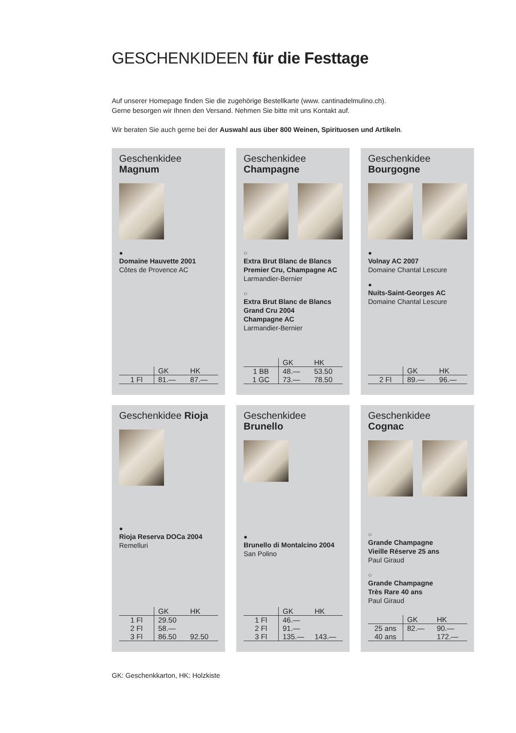GESCHENKIDEEN für die Festtage
Auf unserer Homepage finden Sie die zugehörige Bestellkarte (www. cantinadelmulino.ch).
Gerne besorgen wir Ihnen den Versand. Nehmen Sie bitte mit uns Kontakt auf.
Wir beraten Sie auch gerne bei der Auswahl aus über 800 Weinen, Spirituosen und Artikeln.
Geschenkidee Magnum
●
Domaine Hauvette 2001
Côtes de Provence AC
| | GK | HK |
| --- | --- | --- |
| 1 Fl | 81.— | 87.— |
Geschenkidee
Champagne
○
Extra Brut Blanc de Blancs
Premier Cru, Champagne AC
Larmandier-Bernier
○
Extra Brut Blanc de Blancs
Grand Cru 2004
Champagne AC
Larmandier-Bernier
| | GK | HK |
| --- | --- | --- |
| 1 BB | 48.— | 53.50 |
| 1 GC | 73.— | 78.50 |
Geschenkidee
Bourgogne
●
Volnay AC 2007
Domaine Chantal Lescure
●
Nuits-Saint-Georges AC
Domaine Chantal Lescure
| | GK | HK |
| --- | --- | --- |
| 2 Fl | 89.— | 96.— |
Geschenkidee Rioja
●
Rioja Reserva DOCa 2004
Remelluri
| | GK | HK |
| --- | --- | --- |
| 1 Fl | 29.50 | |
| 2 Fl | 58.— | |
| 3 Fl | 86.50 | 92.50 |
Geschenkidee Brunello
●
Brunello di Montalcino 2004
San Polino
| | GK | HK |
| --- | --- | --- |
| 1 Fl | 46.— | |
| 2 Fl | 91.— | |
| 3 Fl | 135.— | 143.— |
Geschenkidee
Cognac
○
Grande Champagne
Vieille Réserve 25 ans
Paul Giraud
○
Grande Champagne
Très Rare 40 ans
Paul Giraud
| | GK | HK |
| --- | --- | --- |
| 25 ans | 82.— | 90.— |
| 40 ans | | 172.— |
GK: Geschenkkarton, HK: Holzkiste